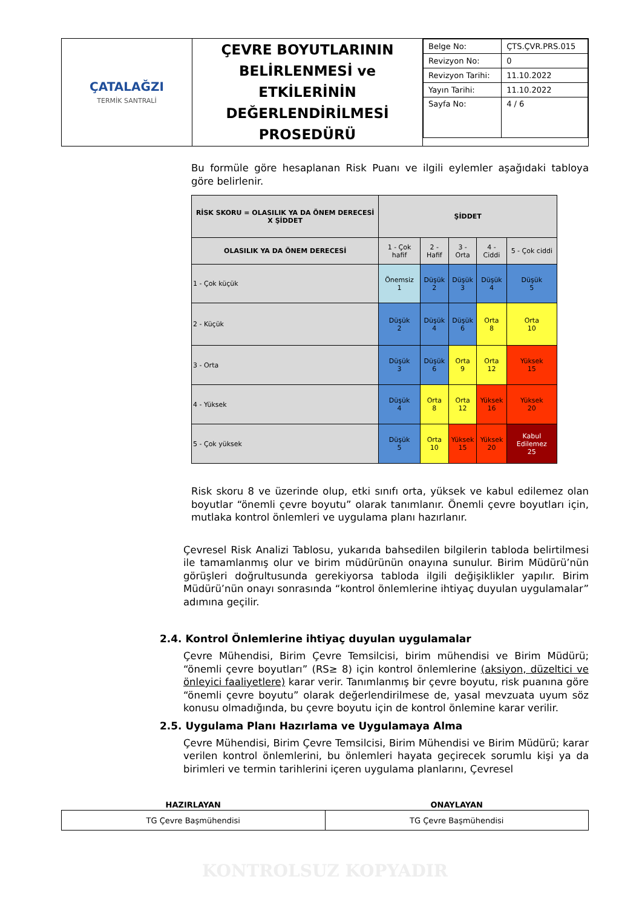| ÇATALAĞZI TERMİK SANTRALİ | ÇEVRE BOYUTLARININ BELİRLENMESİ ve ETKİLERİNİN DEĞERLENDİRİLMESİ PROSEDÜRÜ | / Belge No: / ÇTS.ÇVR.PRS.015 / / Revizyon No: / 0 / / Revizyon Tarihi: / 11.10.2022 / / Yayın Tarihi: / 11.10.2022 / / Sayfa No: / 4 / 6 / |
Bu formüle göre hesaplanan Risk Puanı ve ilgili eylemler aşağıdaki tabloya göre belirlenir.
| RİSK SKORU = OLASILIK YA DA ÖNEM DERECESİ X ŞİDDET | ŞİDDET | | | | |
| --- | --- | --- | --- | --- | --- |
| OLASILIK YA DA ÖNEM DERECESİ | 1 - Çok hafif | 2 - Hafif | 3 - Orta | 4 - Ciddi | 5 - Çok ciddi |
| 1 - Çok küçük | Önemsiz 1 | Düşük 2 | Düşük 3 | Düşük 4 | Düşük 5 |
| 2 - Küçük | Düşük 2 | Düşük 4 | Düşük 6 | Orta 8 | Orta 10 |
| 3 - Orta | Düşük 3 | Düşük 6 | Orta 9 | Orta 12 | Yüksek 15 |
| 4 - Yüksek | Düşük 4 | Orta 8 | Orta 12 | Yüksek 16 | Yüksek 20 |
| 5 - Çok yüksek | Düşük 5 | Orta 10 | Yüksek 15 | Yüksek 20 | Kabul Edilemez 25 |
Risk skoru 8 ve üzerinde olup, etki sınıfı orta, yüksek ve kabul edilemez olan boyutlar “önemli çevre boyutu” olarak tanımlanır. Önemli çevre boyutları için, mutlaka kontrol önlemleri ve uygulama planı hazırlanır.
Çevresel Risk Analizi Tablosu, yukarıda bahsedilen bilgilerin tabloda belirtilmesi ile tamamlanmış olur ve birim müdürünün onayına sunulur. Birim Müdürü’nün görüşleri doğrultusunda gerekiyorsa tabloda ilgili değişiklikler yapılır. Birim Müdürü’nün onayı sonrasında “kontrol önlemlerine ihtiyaç duyulan uygulamalar” adımına geçilir.
2.4. Kontrol Önlemlerine ihtiyaç duyulan uygulamalar
Çevre Mühendisi, Birim Çevre Temsilcisi, birim mühendisi ve Birim Müdürü; “önemli çevre boyutları” (RS≥ 8) için kontrol önlemlerine (aksiyon, düzeltici ve önleyici faaliyetlere) karar verir. Tanımlanmış bir çevre boyutu, risk puanına göre “önemli çevre boyutu” olarak değerlendirilmese de, yasal mevzuata uyum söz konusu olmadığında, bu çevre boyutu için de kontrol önlemine karar verilir.
2.5. Uygulama Planı Hazırlama ve Uygulamaya Alma
Çevre Mühendisi, Birim Çevre Temsilcisi, Birim Mühendisi ve Birim Müdürü; karar verilen kontrol önlemlerini, bu önlemleri hayata geçirecek sorumlu kişi ya da birimleri ve termin tarihlerini içeren uygulama planlarını, Çevresel
| HAZIRLAYAN | ONAYLAYAN |
| --- | --- |
| TG Çevre Başmühendisi | TG Çevre Başmühendisi |
KONTROLSUZ KOPYADIR